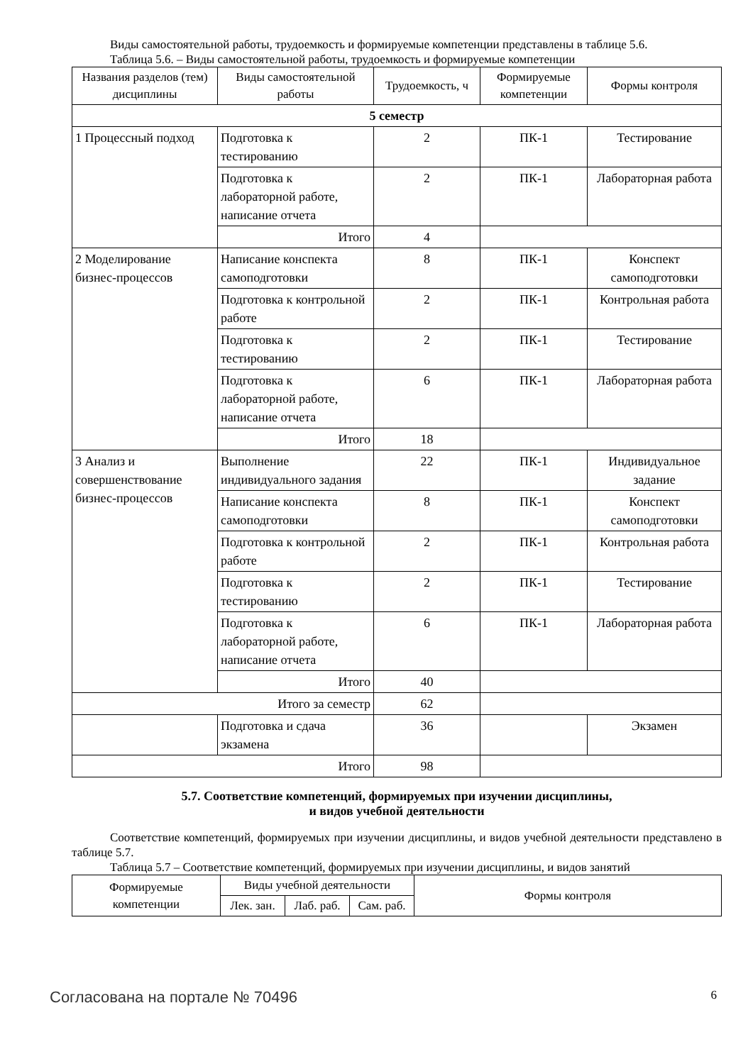Виды самостоятельной работы, трудоемкость и формируемые компетенции представлены в таблице 5.6.
Таблица 5.6. – Виды самостоятельной работы, трудоемкость и формируемые компетенции
| Названия разделов (тем) дисциплины | Виды самостоятельной работы | Трудоемкость, ч | Формируемые компетенции | Формы контроля |
| --- | --- | --- | --- | --- |
| 5 семестр | | | | |
| 1 Процессный подход | Подготовка к тестированию | 2 | ПК-1 | Тестирование |
| | Подготовка к лабораторной работе, написание отчета | 2 | ПК-1 | Лабораторная работа |
| | Итого | 4 | | |
| 2 Моделирование бизнес-процессов | Написание конспекта самоподготовки | 8 | ПК-1 | Конспект самоподготовки |
| | Подготовка к контрольной работе | 2 | ПК-1 | Контрольная работа |
| | Подготовка к тестированию | 2 | ПК-1 | Тестирование |
| | Подготовка к лабораторной работе, написание отчета | 6 | ПК-1 | Лабораторная работа |
| | Итого | 18 | | |
| 3 Анализ и совершенствование бизнес-процессов | Выполнение индивидуального задания | 22 | ПК-1 | Индивидуальное задание |
| | Написание конспекта самоподготовки | 8 | ПК-1 | Конспект самоподготовки |
| | Подготовка к контрольной работе | 2 | ПК-1 | Контрольная работа |
| | Подготовка к тестированию | 2 | ПК-1 | Тестирование |
| | Подготовка к лабораторной работе, написание отчета | 6 | ПК-1 | Лабораторная работа |
| | Итого | 40 | | |
| Итого за семестр | | 62 | | |
| | Подготовка и сдача экзамена | 36 | | Экзамен |
| Итого | | 98 | | |
5.7. Соответствие компетенций, формируемых при изучении дисциплины,
и видов учебной деятельности
Соответствие компетенций, формируемых при изучении дисциплины, и видов учебной деятельности представлено в таблице 5.7.
Таблица 5.7 – Соответствие компетенций, формируемых при изучении дисциплины, и видов занятий
| Формируемые компетенции | Виды учебной деятельности | | | Формы контроля |
| --- | --- | --- | --- | --- |
| | Лек. зан. | Лаб. раб. | Сам. раб. | |
Согласована на портале № 70496 6